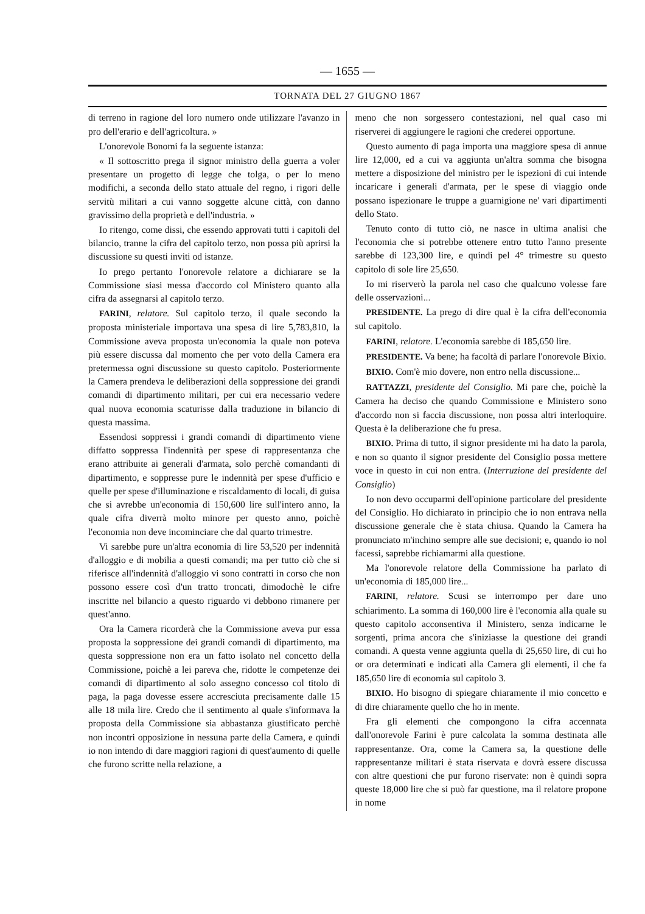— 1655 —
TORNATA DEL 27 GIUGNO 1867
di terreno in ragione del loro numero onde utilizzare l'avanzo in pro dell'erario e dell'agricoltura. »
L'onorevole Bonomi fa la seguente istanza:
« Il sottoscritto prega il signor ministro della guerra a voler presentare un progetto di legge che tolga, o per lo meno modifichi, a seconda dello stato attuale del regno, i rigori delle servitù militari a cui vanno soggette alcune città, con danno gravissimo della proprietà e dell'industria. »
Io ritengo, come dissi, che essendo approvati tutti i capitoli del bilancio, tranne la cifra del capitolo terzo, non possa più aprirsi la discussione su questi inviti od istanze.
Io prego pertanto l'onorevole relatore a dichiarare se la Commissione siasi messa d'accordo col Ministero quanto alla cifra da assegnarsi al capitolo terzo.
FARINI, relatore. Sul capitolo terzo, il quale secondo la proposta ministeriale importava una spesa di lire 5,783,810, la Commissione aveva proposta un'economia la quale non poteva più essere discussa dal momento che per voto della Camera era pretermessa ogni discussione su questo capitolo. Posteriormente la Camera prendeva le deliberazioni della soppressione dei grandi comandi di dipartimento militari, per cui era necessario vedere qual nuova economia scaturisse dalla traduzione in bilancio di questa massima.
Essendosi soppressi i grandi comandi di dipartimento viene diffatto soppressa l'indennità per spese di rappresentanza che erano attribuite ai generali d'armata, solo perchè comandanti di dipartimento, e soppresse pure le indennità per spese d'ufficio e quelle per spese d'illuminazione e riscaldamento di locali, di guisa che si avrebbe un'economia di 150,600 lire sull'intero anno, la quale cifra diverrà molto minore per questo anno, poichè l'economia non deve incominciare che dal quarto trimestre.
Vi sarebbe pure un'altra economia di lire 53,520 per indennità d'alloggio e di mobilia a questi comandi; ma per tutto ciò che si riferisce all'indennità d'alloggio vi sono contratti in corso che non possono essere così d'un tratto troncati, dimodochè le cifre inscritte nel bilancio a questo riguardo vi debbono rimanere per quest'anno.
Ora la Camera ricorderà che la Commissione aveva pur essa proposta la soppressione dei grandi comandi di dipartimento, ma questa soppressione non era un fatto isolato nel concetto della Commissione, poichè a lei pareva che, ridotte le competenze dei comandi di dipartimento al solo assegno concesso col titolo di paga, la paga dovesse essere accresciuta precisamente dalle 15 alle 18 mila lire. Credo che il sentimento al quale s'informava la proposta della Commissione sia abbastanza giustificato perchè non incontri opposizione in nessuna parte della Camera, e quindi io non intendo di dare maggiori ragioni di quest'aumento di quelle che furono scritte nella relazione, a
meno che non sorgessero contestazioni, nel qual caso mi riserverei di aggiungere le ragioni che crederei opportune.
Questo aumento di paga importa una maggiore spesa di annue lire 12,000, ed a cui va aggiunta un'altra somma che bisogna mettere a disposizione del ministro per le ispezioni di cui intende incaricare i generali d'armata, per le spese di viaggio onde possano ispezionare le truppe a guarnigione ne' vari dipartimenti dello Stato.
Tenuto conto di tutto ciò, ne nasce in ultima analisi che l'economia che si potrebbe ottenere entro tutto l'anno presente sarebbe di 123,300 lire, e quindi pel 4° trimestre su questo capitolo di sole lire 25,650.
Io mi riserverò la parola nel caso che qualcuno volesse fare delle osservazioni...
PRESIDENTE. La prego di dire qual è la cifra dell'economia sul capitolo.
FARINI, relatore. L'economia sarebbe di 185,650 lire.
PRESIDENTE. Va bene; ha facoltà di parlare l'onorevole Bixio.
BIXIO. Com'è mio dovere, non entro nella discussione...
RATTAZZI, presidente del Consiglio. Mi pare che, poichè la Camera ha deciso che quando Commissione e Ministero sono d'accordo non si faccia discussione, non possa altri interloquire. Questa è la deliberazione che fu presa.
BIXIO. Prima di tutto, il signor presidente mi ha dato la parola, e non so quanto il signor presidente del Consiglio possa mettere voce in questo in cui non entra. (Interruzione del presidente del Consiglio)
Io non devo occuparmi dell'opinione particolare del presidente del Consiglio. Ho dichiarato in principio che io non entrava nella discussione generale che è stata chiusa. Quando la Camera ha pronunciato m'inchino sempre alle sue decisioni; e, quando io nol facessi, saprebbe richiamarmi alla questione.
Ma l'onorevole relatore della Commissione ha parlato di un'economia di 185,000 lire...
FARINI, relatore. Scusi se interrompo per dare uno schiarimento. La somma di 160,000 lire è l'economia alla quale su questo capitolo acconsentiva il Ministero, senza indicarne le sorgenti, prima ancora che s'iniziasse la questione dei grandi comandi. A questa venne aggiunta quella di 25,650 lire, di cui ho or ora determinati e indicati alla Camera gli elementi, il che fa 185,650 lire di economia sul capitolo 3.
BIXIO. Ho bisogno di spiegare chiaramente il mio concetto e di dire chiaramente quello che ho in mente.
Fra gli elementi che compongono la cifra accennata dall'onorevole Farini è pure calcolata la somma destinata alle rappresentanze. Ora, come la Camera sa, la questione delle rappresentanze militari è stata riservata e dovrà essere discussa con altre questioni che pur furono riservate: non è quindi sopra queste 18,000 lire che si può far questione, ma il relatore propone in nome